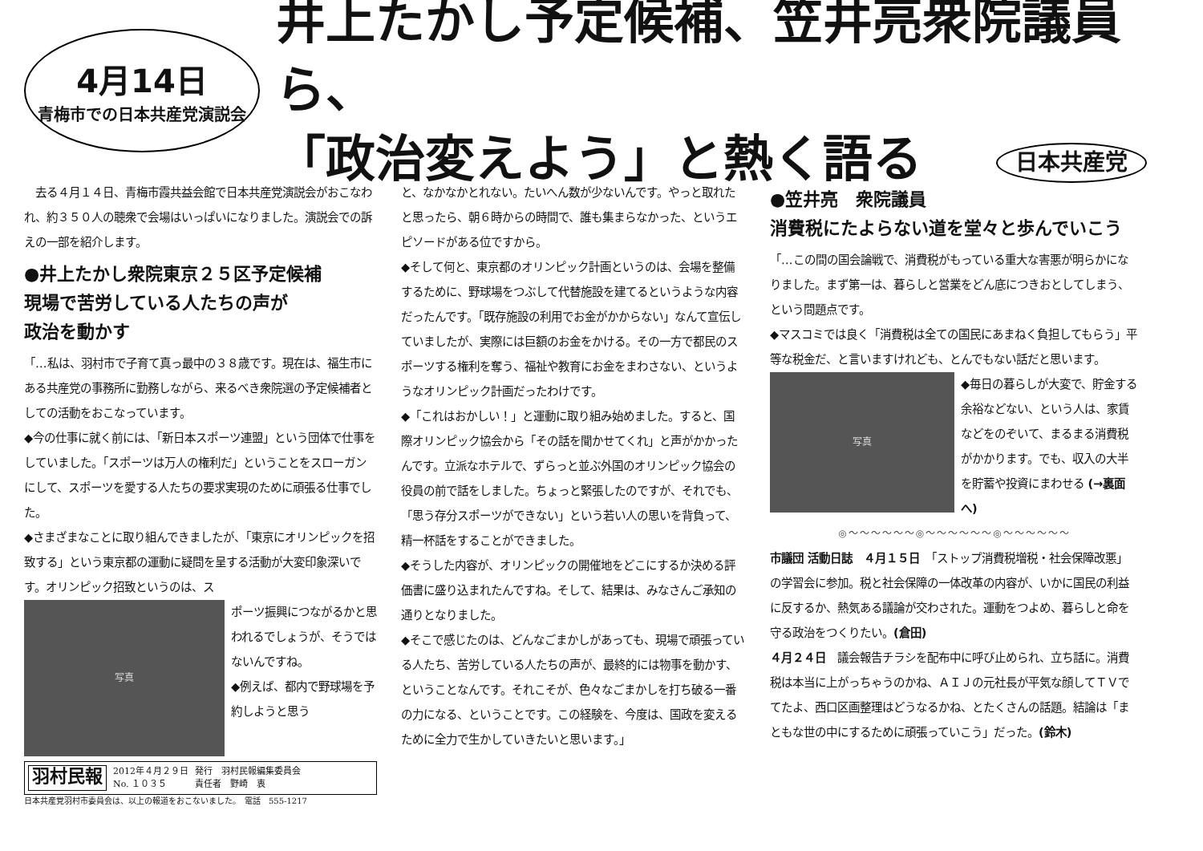4月14日
青梅市での日本共産党演説会
井上たかし予定候補、笠井亮衆院議員ら、
「政治変えよう」と熱く語る 日本共産党
　去る４月１４日、青梅市霞共益会館で日本共産党演説会がおこなわれ、約３５０人の聴衆で会場はいっぱいになりました。演説会での訴えの一部を紹介します。
●井上たかし衆院東京２５区予定候補
現場で苦労している人たちの声が
政治を動かす
「…私は、羽村市で子育て真っ最中の３８歳です。現在は、福生市にある共産党の事務所に勤務しながら、来るべき衆院選の予定候補者としての活動をおこなっています。
◆今の仕事に就く前には、「新日本スポーツ連盟」という団体で仕事をしていました。「スポーツは万人の権利だ」ということをスローガンにして、スポーツを愛する人たちの要求実現のために頑張る仕事でした。
◆さまざまなことに取り組んできましたが、「東京にオリンピックを招致する」という東京都の運動に疑問を呈する活動が大変印象深いです。オリンピック招致というのは、ス
写真
ポーツ振興につながるかと思われるでしょうが、そうではないんですね。
◆例えば、都内で野球場を予約しようと思う
羽村民報 2012年４月２９日
No. １０３５ 発行　羽村民報編集委員会
責任者　野崎　衷
日本共産党羽村市委員会は、以上の報道をおこないました。　電話　555-1217
と、なかなかとれない。たいへん数が少ないんです。やっと取れたと思ったら、朝６時からの時間で、誰も集まらなかった、というエピソードがある位ですから。
◆そして何と、東京都のオリンピック計画というのは、会場を整備するために、野球場をつぶして代替施設を建てるというような内容だったんです。「既存施設の利用でお金がかからない」なんて宣伝していましたが、実際には巨額のお金をかける。その一方で都民のスポーツする権利を奪う、福祉や教育にお金をまわさない、というようなオリンピック計画だったわけです。
◆「これはおかしい！」と運動に取り組み始めました。すると、国際オリンピック協会から「その話を聞かせてくれ」と声がかかったんです。立派なホテルで、ずらっと並ぶ外国のオリンピック協会の役員の前で話をしました。ちょっと緊張したのですが、それでも、「思う存分スポーツができない」という若い人の思いを背負って、精一杯話をすることができました。
◆そうした内容が、オリンピックの開催地をどこにするか決める評価書に盛り込まれたんですね。そして、結果は、みなさんご承知の通りとなりました。
◆そこで感じたのは、どんなごまかしがあっても、現場で頑張っている人たち、苦労している人たちの声が、最終的には物事を動かす、ということなんです。それこそが、色々なごまかしを打ち破る一番の力になる、ということです。この経験を、今度は、国政を変えるために全力で生かしていきたいと思います。」
●笠井亮　衆院議員
消費税にたよらない道を堂々と歩んでいこう
「…この間の国会論戦で、消費税がもっている重大な害悪が明らかになりました。まず第一は、暮らしと営業をどん底につきおとしてしまう、という問題点です。
◆マスコミでは良く「消費税は全ての国民にあまねく負担してもらう」平等な税金だ、と言いますけれども、とんでもない話だと思います。
写真
◆毎日の暮らしが大変で、貯金する余裕などない、という人は、家賃などをのぞいて、まるまる消費税がかかります。でも、収入の大半を貯蓄や投資にまわせる (→裏面へ)
◎〜〜〜〜〜〜◎〜〜〜〜〜〜◎〜〜〜〜〜〜
市議団 活動日誌　４月１５日　「ストップ消費税増税・社会保障改悪」の学習会に参加。税と社会保障の一体改革の内容が、いかに国民の利益に反するか、熱気ある議論が交わされた。運動をつよめ、暮らしと命を守る政治をつくりたい。(倉田)
４月２４日　議会報告チラシを配布中に呼び止められ、立ち話に。消費税は本当に上がっちゃうのかね、ＡＩＪの元社長が平気な顔してＴＶでてたよ、西口区画整理はどうなるかね、とたくさんの話題。結論は「まともな世の中にするために頑張っていこう」だった。(鈴木)